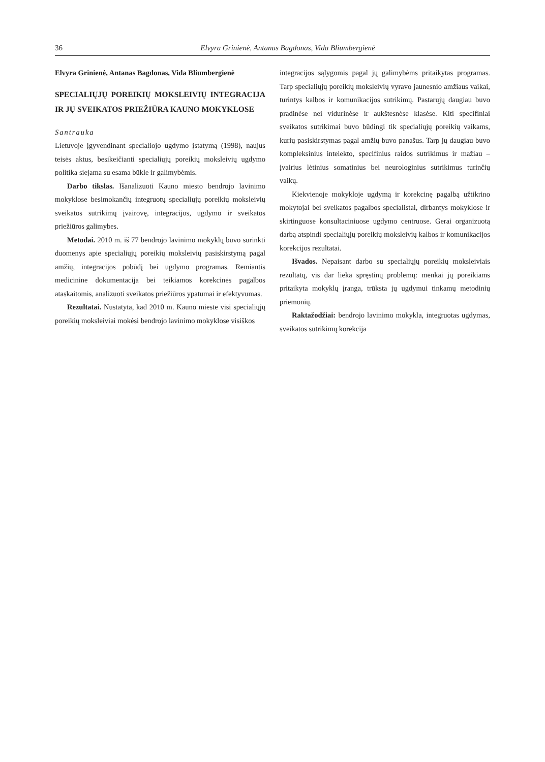36 Elvyra Grinienė, Antanas Bagdonas, Vida Bliumbergienė
Elvyra Grinienė, Antanas Bagdonas, Vida Bliumbergienė
SPECIALIŲJŲ POREIKIŲ MOKSLEIVIŲ INTEGRACIJA IR JŲ SVEIKATOS PRIEŽIŪRA KAUNO MOKYKLOSE
Santrauka
Lietuvoje įgyvendinant specialiojo ugdymo įstatymą (1998), naujus teisės aktus, besikeičianti specialiųjų poreikių moksleivių ugdymo politika siejama su esama būkle ir galimybėmis.
Darbo tikslas. Išanalizuoti Kauno miesto bendrojo lavinimo mokyklose besimokančių integruotų specialiųjų poreikių moksleivių sveikatos sutrikimų įvairovę, integracijos, ugdymo ir sveikatos priežiūros galimybes.
Metodai. 2010 m. iš 77 bendrojo lavinimo mokyklų buvo surinkti duomenys apie specialiųjų poreikių moksleivių pasiskirstymą pagal amžių, integracijos pobūdį bei ugdymo programas. Remiantis medicinine dokumentacija bei teikiamos korekcinės pagalbos ataskaitomis, analizuoti sveikatos priežiūros ypatumai ir efektyvumas.
Rezultatai. Nustatyta, kad 2010 m. Kauno mieste visi specialiųjų poreikių moksleiviai mokėsi bendrojo lavinimo mokyklose visiškos
integracijos sąlygomis pagal jų galimybėms pritaikytas programas. Tarp specialiųjų poreikių moksleivių vyravo jaunesnio amžiaus vaikai, turintys kalbos ir komunikacijos sutrikimų. Pastarųjų daugiau buvo pradinėse nei vidurinėse ir aukštesnėse klasėse. Kiti specifiniai sveikatos sutrikimai buvo būdingi tik specialiųjų poreikių vaikams, kurių pasiskirstymas pagal amžių buvo panašus. Tarp jų daugiau buvo kompleksinius intelekto, specifinius raidos sutrikimus ir mažiau – įvairius lėtinius somatinius bei neurologinius sutrikimus turinčių vaikų.
Kiekvienoje mokykloje ugdymą ir korekcinę pagalbą užtikrino mokytojai bei sveikatos pagalbos specialistai, dirbantys mokyklose ir skirtinguose konsultaciniuose ugdymo centruose. Gerai organizuotą darbą atspindi specialiųjų poreikių moksleivių kalbos ir komunikacijos korekcijos rezultatai.
Išvados. Nepaisant darbo su specialiųjų poreikių moksleiviais rezultatų, vis dar lieka spręstinų problemų: menkai jų poreikiams pritaikyta mokyklų įranga, trūksta jų ugdymui tinkamų metodinių priemonių.
Raktažodžiai: bendrojo lavinimo mokykla, integruotas ugdymas, sveikatos sutrikimų korekcija